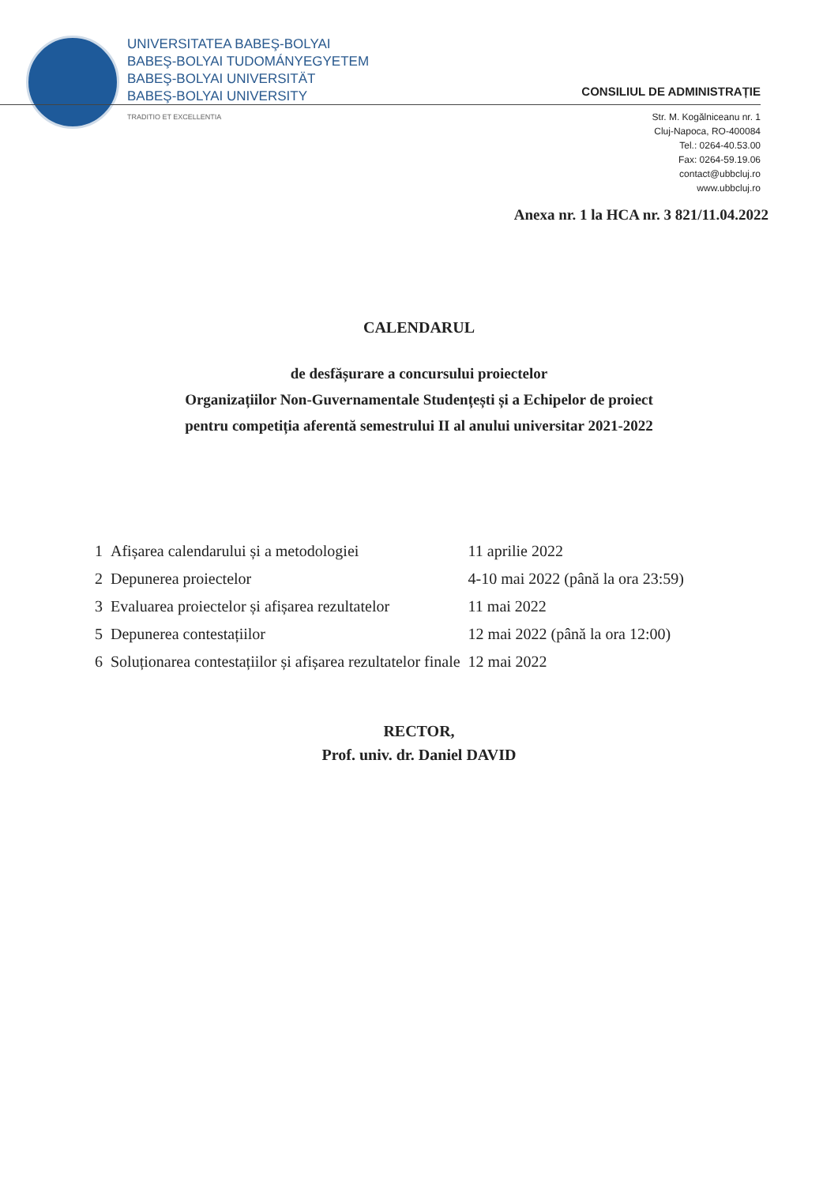UNIVERSITATEA BABEŞ-BOLYAI
BABEŞ-BOLYAI TUDOMÁNYEGYETEM
BABEŞ-BOLYAI UNIVERSITÄT
BABEŞ-BOLYAI UNIVERSITY
TRADITIO ET EXCELLENTIA
CONSILIUL DE ADMINISTRAȚIE
Str. M. Kogălniceanu nr. 1
Cluj-Napoca, RO-400084
Tel.: 0264-40.53.00
Fax: 0264-59.19.06
contact@ubbcluj.ro
www.ubbcluj.ro
Anexa nr. 1 la HCA nr. 3 821/11.04.2022
CALENDARUL
de desfășurare a concursului proiectelor
Organizațiilor Non-Guvernamentale Studențești și a Echipelor de proiect
pentru competiția aferentă semestrului II al anului universitar 2021-2022
| 1 | Afișarea calendarului și a metodologiei | 11 aprilie 2022 |
| 2 | Depunerea proiectelor | 4-10 mai 2022 (până la ora 23:59) |
| 3 | Evaluarea proiectelor și afișarea rezultatelor | 11 mai 2022 |
| 5 | Depunerea contestațiilor | 12 mai 2022 (până la ora 12:00) |
| 6 | Soluționarea contestațiilor și afișarea rezultatelor finale | 12 mai 2022 |
RECTOR,
Prof. univ. dr. Daniel DAVID